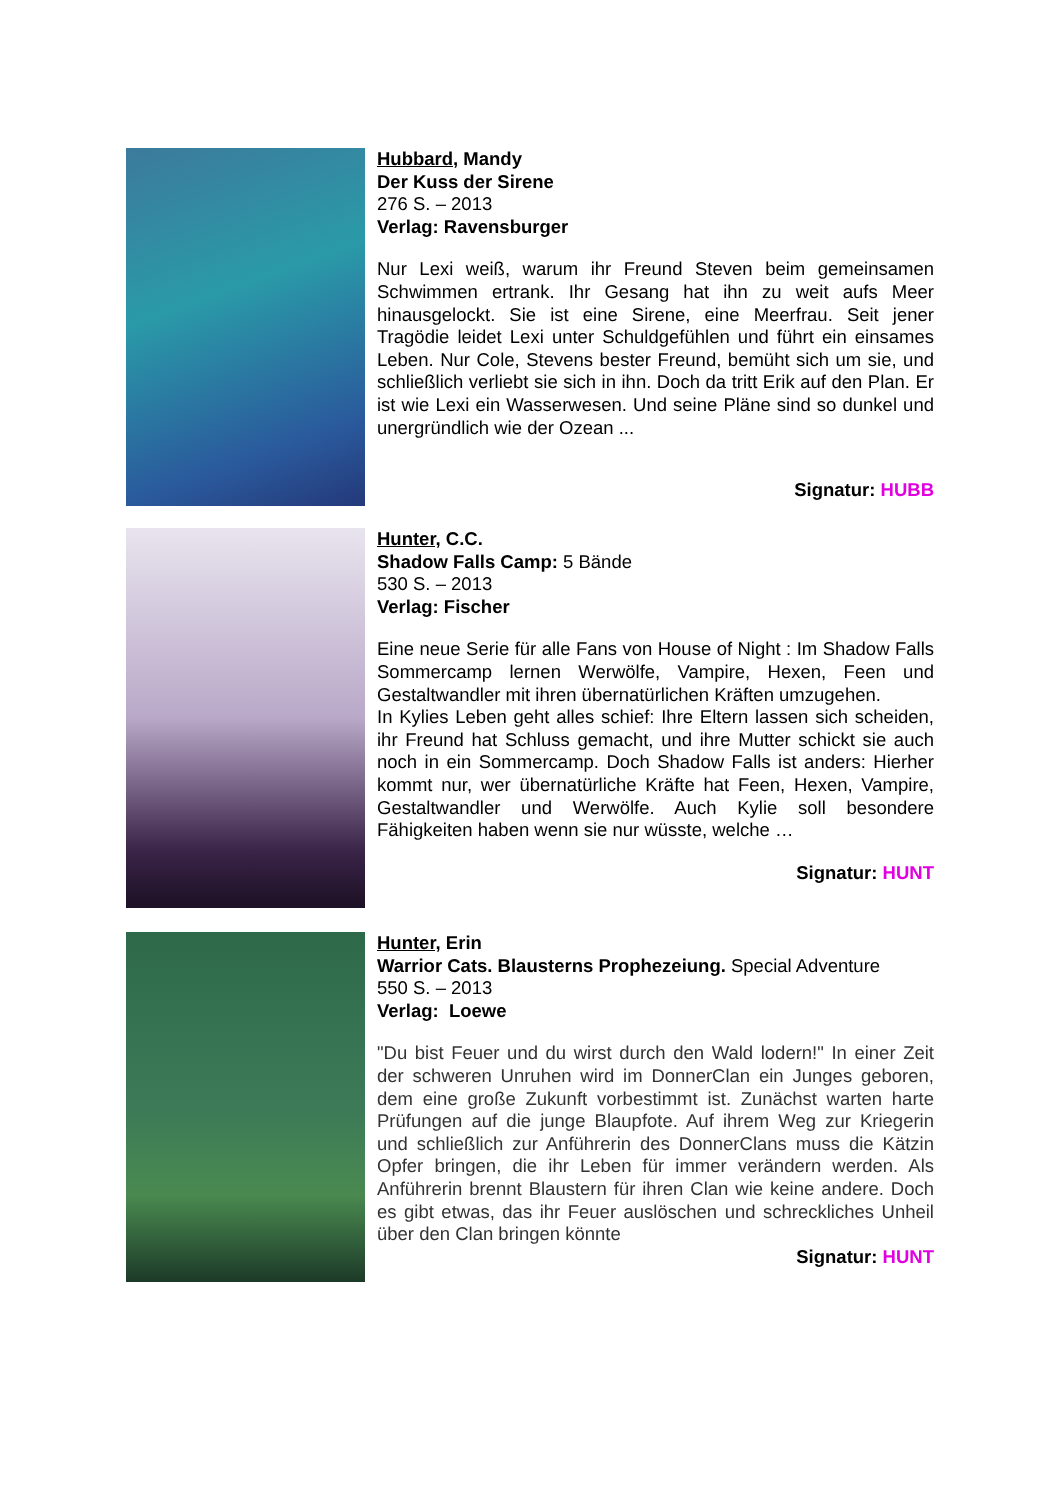Hubbard, Mandy
Der Kuss der Sirene
276 S. – 2013
Verlag: Ravensburger
Nur Lexi weiß, warum ihr Freund Steven beim gemeinsamen Schwimmen ertrank. Ihr Gesang hat ihn zu weit aufs Meer hinausgelockt. Sie ist eine Sirene, eine Meerfrau. Seit jener Tragödie leidet Lexi unter Schuldgefühlen und führt ein einsames Leben. Nur Cole, Stevens bester Freund, bemüht sich um sie, und schließlich verliebt sie sich in ihn. Doch da tritt Erik auf den Plan. Er ist wie Lexi ein Wasserwesen. Und seine Pläne sind so dunkel und unergründlich wie der Ozean ...
Signatur: HUBB
Hunter, C.C.
Shadow Falls Camp: 5 Bände
530 S. – 2013
Verlag: Fischer
Eine neue Serie für alle Fans von House of Night : Im Shadow Falls Sommercamp lernen Werwölfe, Vampire, Hexen, Feen und Gestaltwandler mit ihren übernatürlichen Kräften umzugehen.
In Kylies Leben geht alles schief: Ihre Eltern lassen sich scheiden, ihr Freund hat Schluss gemacht, und ihre Mutter schickt sie auch noch in ein Sommercamp. Doch Shadow Falls ist anders: Hierher kommt nur, wer übernatürliche Kräfte hat Feen, Hexen, Vampire, Gestaltwandler und Werwölfe. Auch Kylie soll besondere Fähigkeiten haben wenn sie nur wüsste, welche …
Signatur: HUNT
Hunter, Erin
Warrior Cats. Blausterns Prophezeiung. Special Adventure
550 S. – 2013
Verlag: Loewe
"Du bist Feuer und du wirst durch den Wald lodern!" In einer Zeit der schweren Unruhen wird im DonnerClan ein Junges geboren, dem eine große Zukunft vorbestimmt ist. Zunächst warten harte Prüfungen auf die junge Blaupfote. Auf ihrem Weg zur Kriegerin und schließlich zur Anführerin des DonnerClans muss die Kätzin Opfer bringen, die ihr Leben für immer verändern werden. Als Anführerin brennt Blaustern für ihren Clan wie keine andere. Doch es gibt etwas, das ihr Feuer auslöschen und schreckliches Unheil über den Clan bringen könnte
Signatur: HUNT